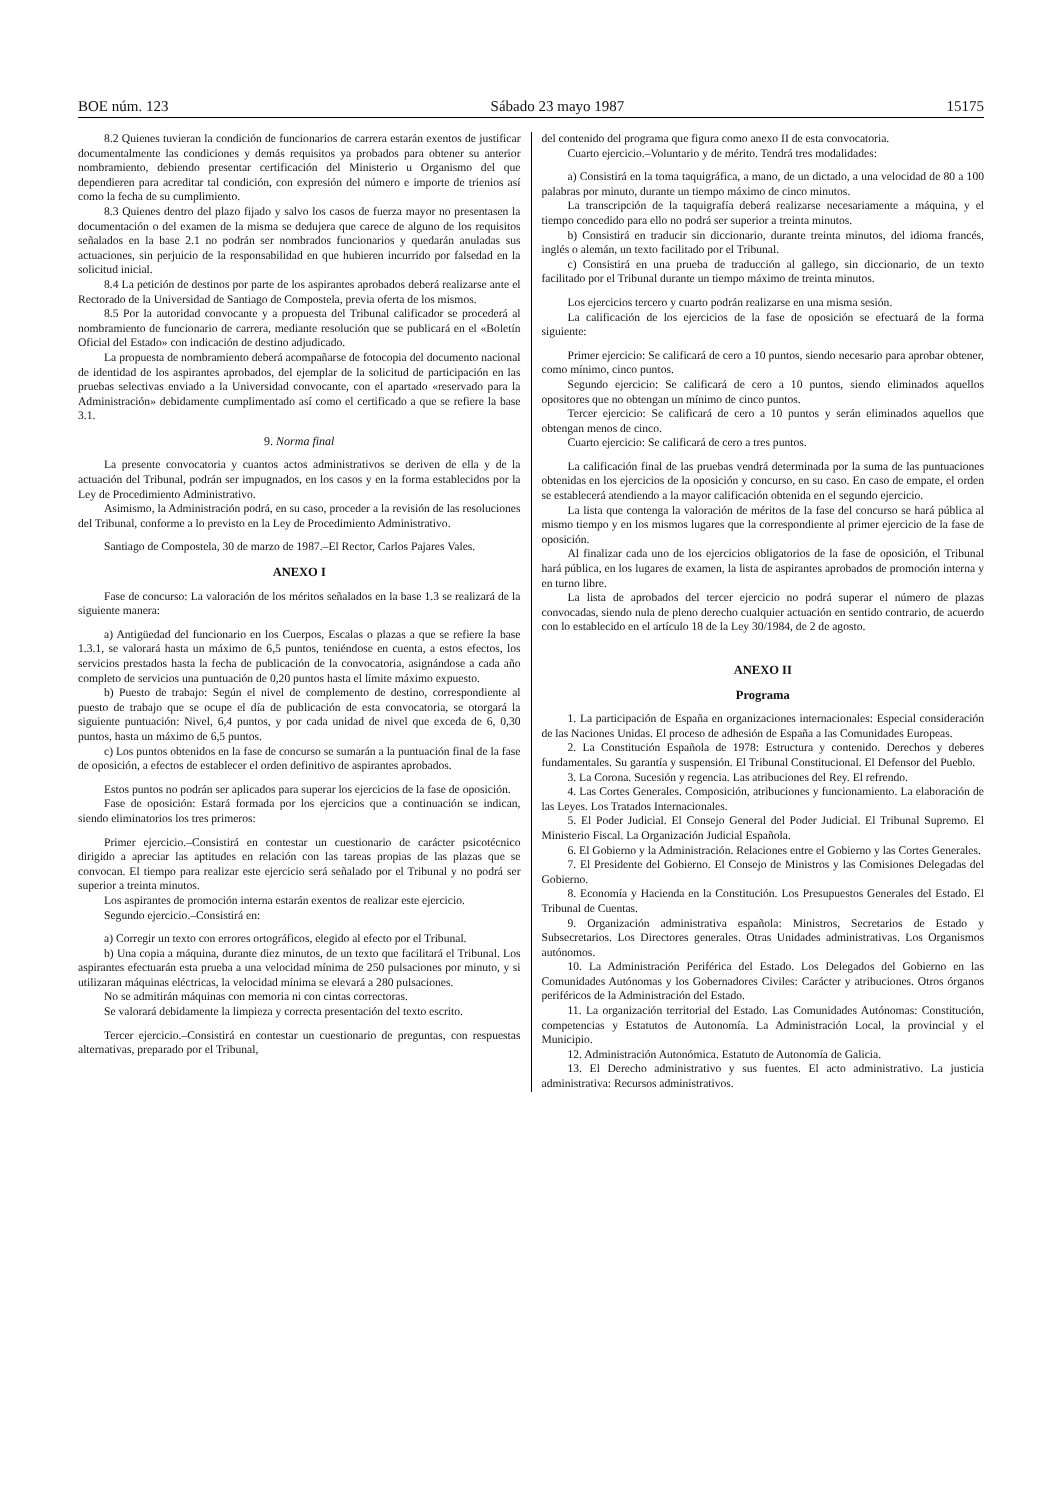BOE núm. 123 Sábado 23 mayo 1987 15175
8.2 Quienes tuvieran la condición de funcionarios de carrera estarán exentos de justificar documentalmente las condiciones y demás requisitos ya probados para obtener su anterior nombramiento, debiendo presentar certificación del Ministerio u Organismo del que dependieren para acreditar tal condición, con expresión del número e importe de trienios así como la fecha de su cumplimiento.
8.3 Quienes dentro del plazo fijado y salvo los casos de fuerza mayor no presentasen la documentación o del examen de la misma se dedujera que carece de alguno de los requisitos señalados en la base 2.1 no podrán ser nombrados funcionarios y quedarán anuladas sus actuaciones, sin perjuicio de la responsabilidad en que hubieren incurrido por falsedad en la solicitud inicial.
8.4 La petición de destinos por parte de los aspirantes aprobados deberá realizarse ante el Rectorado de la Universidad de Santiago de Compostela, previa oferta de los mismos.
8.5 Por la autoridad convocante y a propuesta del Tribunal calificador se procederá al nombramiento de funcionario de carrera, mediante resolución que se publicará en el «Boletín Oficial del Estado» con indicación de destino adjudicado.
La propuesta de nombramiento deberá acompañarse de fotocopia del documento nacional de identidad de los aspirantes aprobados, del ejemplar de la solicitud de participación en las pruebas selectivas enviado a la Universidad convocante, con el apartado «reservado para la Administración» debidamente cumplimentado así como el certificado a que se refiere la base 3.1.
9. Norma final
La presente convocatoria y cuantos actos administrativos se deriven de ella y de la actuación del Tribunal, podrán ser impugnados, en los casos y en la forma establecidos por la Ley de Procedimiento Administrativo.
Asimismo, la Administración podrá, en su caso, proceder a la revisión de las resoluciones del Tribunal, conforme a lo previsto en la Ley de Procedimiento Administrativo.
Santiago de Compostela, 30 de marzo de 1987.–El Rector, Carlos Pajares Vales.
ANEXO I
Fase de concurso: La valoración de los méritos señalados en la base 1.3 se realizará de la siguiente manera:
a) Antigüedad del funcionario en los Cuerpos, Escalas o plazas a que se refiere la base 1.3.1, se valorará hasta un máximo de 6,5 puntos, teniéndose en cuenta, a estos efectos, los servicios prestados hasta la fecha de publicación de la convocatoria, asignándose a cada año completo de servicios una puntuación de 0,20 puntos hasta el límite máximo expuesto.
b) Puesto de trabajo: Según el nivel de complemento de destino, correspondiente al puesto de trabajo que se ocupe el día de publicación de esta convocatoria, se otorgará la siguiente puntuación: Nivel, 6,4 puntos, y por cada unidad de nivel que exceda de 6, 0,30 puntos, hasta un máximo de 6,5 puntos.
c) Los puntos obtenidos en la fase de concurso se sumarán a la puntuación final de la fase de oposición, a efectos de establecer el orden definitivo de aspirantes aprobados.
Estos puntos no podrán ser aplicados para superar los ejercicios de la fase de oposición.
Fase de oposición: Estará formada por los ejercicios que a continuación se indican, siendo eliminatorios los tres primeros:
Primer ejercicio.–Consistirá en contestar un cuestionario de carácter psicotécnico dirigido a apreciar las aptitudes en relación con las tareas propias de las plazas que se convocan. El tiempo para realizar este ejercicio será señalado por el Tribunal y no podrá ser superior a treinta minutos.
Los aspirantes de promoción interna estarán exentos de realizar este ejercicio.
Segundo ejercicio.–Consistirá en:
a) Corregir un texto con errores ortográficos, elegido al efecto por el Tribunal.
b) Una copia a máquina, durante diez minutos, de un texto que facilitará el Tribunal. Los aspirantes efectuarán esta prueba a una velocidad mínima de 250 pulsaciones por minuto, y si utilizaran máquinas eléctricas, la velocidad mínima se elevará a 280 pulsaciones.
No se admitirán máquinas con memoria ni con cintas correctoras.
Se valorará debidamente la limpieza y correcta presentación del texto escrito.
Tercer ejercicio.–Consistirá en contestar un cuestionario de preguntas, con respuestas alternativas, preparado por el Tribunal,
del contenido del programa que figura como anexo II de esta convocatoria.
Cuarto ejercicio.–Voluntario y de mérito. Tendrá tres modalidades:
a) Consistirá en la toma taquigráfica, a mano, de un dictado, a una velocidad de 80 a 100 palabras por minuto, durante un tiempo máximo de cinco minutos.
La transcripción de la taquigrafía deberá realizarse necesariamente a máquina, y el tiempo concedido para ello no podrá ser superior a treinta minutos.
b) Consistirá en traducir sin diccionario, durante treinta minutos, del idioma francés, inglés o alemán, un texto facilitado por el Tribunal.
c) Consistirá en una prueba de traducción al gallego, sin diccionario, de un texto facilitado por el Tribunal durante un tiempo máximo de treinta minutos.
Los ejercicios tercero y cuarto podrán realizarse en una misma sesión.
La calificación de los ejercicios de la fase de oposición se efectuará de la forma siguiente:
Primer ejercicio: Se calificará de cero a 10 puntos, siendo necesario para aprobar obtener, como mínimo, cinco puntos.
Segundo ejercicio: Se calificará de cero a 10 puntos, siendo eliminados aquellos opositores que no obtengan un mínimo de cinco puntos.
Tercer ejercicio: Se calificará de cero a 10 puntos y serán eliminados aquellos que obtengan menos de cinco.
Cuarto ejercicio: Se calificará de cero a tres puntos.
La calificación final de las pruebas vendrá determinada por la suma de las puntuaciones obtenidas en los ejercicios de la oposición y concurso, en su caso. En caso de empate, el orden se establecerá atendiendo a la mayor calificación obtenida en el segundo ejercicio.
La lista que contenga la valoración de méritos de la fase del concurso se hará pública al mismo tiempo y en los mismos lugares que la correspondiente al primer ejercicio de la fase de oposición.
Al finalizar cada uno de los ejercicios obligatorios de la fase de oposición, el Tribunal hará pública, en los lugares de examen, la lista de aspirantes aprobados de promoción interna y en turno libre.
La lista de aprobados del tercer ejercicio no podrá superar el número de plazas convocadas, siendo nula de pleno derecho cualquier actuación en sentido contrario, de acuerdo con lo establecido en el artículo 18 de la Ley 30/1984, de 2 de agosto.
ANEXO II
Programa
1. La participación de España en organizaciones internacionales: Especial consideración de las Naciones Unidas. El proceso de adhesión de España a las Comunidades Europeas.
2. La Constitución Española de 1978: Estructura y contenido. Derechos y deberes fundamentales. Su garantía y suspensión. El Tribunal Constitucional. El Defensor del Pueblo.
3. La Corona. Sucesión y regencia. Las atribuciones del Rey. El refrendo.
4. Las Cortes Generales. Composición, atribuciones y funcionamiento. La elaboración de las Leyes. Los Tratados Internacionales.
5. El Poder Judicial. El Consejo General del Poder Judicial. El Tribunal Supremo. El Ministerio Fiscal. La Organización Judicial Española.
6. El Gobierno y la Administración. Relaciones entre el Gobierno y las Cortes Generales.
7. El Presidente del Gobierno. El Consejo de Ministros y las Comisiones Delegadas del Gobierno.
8. Economía y Hacienda en la Constitución. Los Presupuestos Generales del Estado. El Tribunal de Cuentas.
9. Organización administrativa española: Ministros, Secretarios de Estado y Subsecretarios. Los Directores generales. Otras Unidades administrativas. Los Organismos autónomos.
10. La Administración Periférica del Estado. Los Delegados del Gobierno en las Comunidades Autónomas y los Gobernadores Civiles: Carácter y atribuciones. Otros órganos periféricos de la Administración del Estado.
11. La organización territorial del Estado. Las Comunidades Autónomas: Constitución, competencias y Estatutos de Autonomía. La Administración Local, la provincial y el Municipio.
12. Administración Autonómica. Estatuto de Autonomía de Galicia.
13. El Derecho administrativo y sus fuentes. El acto administrativo. La justicia administrativa: Recursos administrativos.